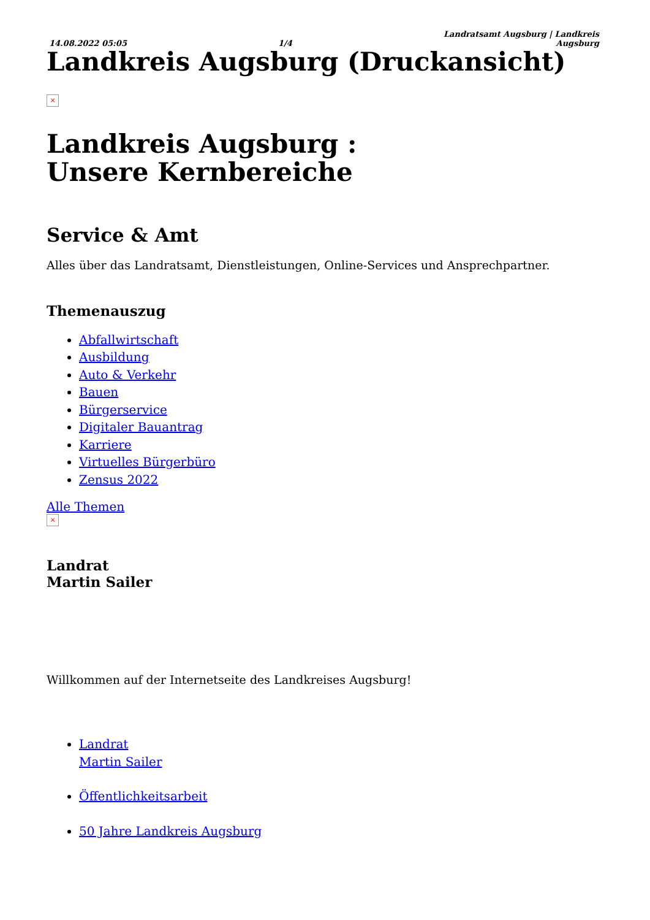14.08.2022 05:05 1/4 Landratsamt Augsburg | Landkreis
Augsburg
Landkreis Augsburg (Druckansicht)
×
Landkreis Augsburg :
Unsere Kernbereiche
Service & Amt
Alles über das Landratsamt, Dienstleistungen, Online-Services und Ansprechpartner.
Themenauszug
Abfallwirtschaft
Ausbildung
Auto & Verkehr
Bauen
Bürgerservice
Digitaler Bauantrag
Karriere
Virtuelles Bürgerbüro
Zensus 2022
Alle Themen
×
Landrat
Martin Sailer
Willkommen auf der Internetseite des Landkreises Augsburg!
Landrat
Martin Sailer
Öffentlichkeitsarbeit
50 Jahre Landkreis Augsburg